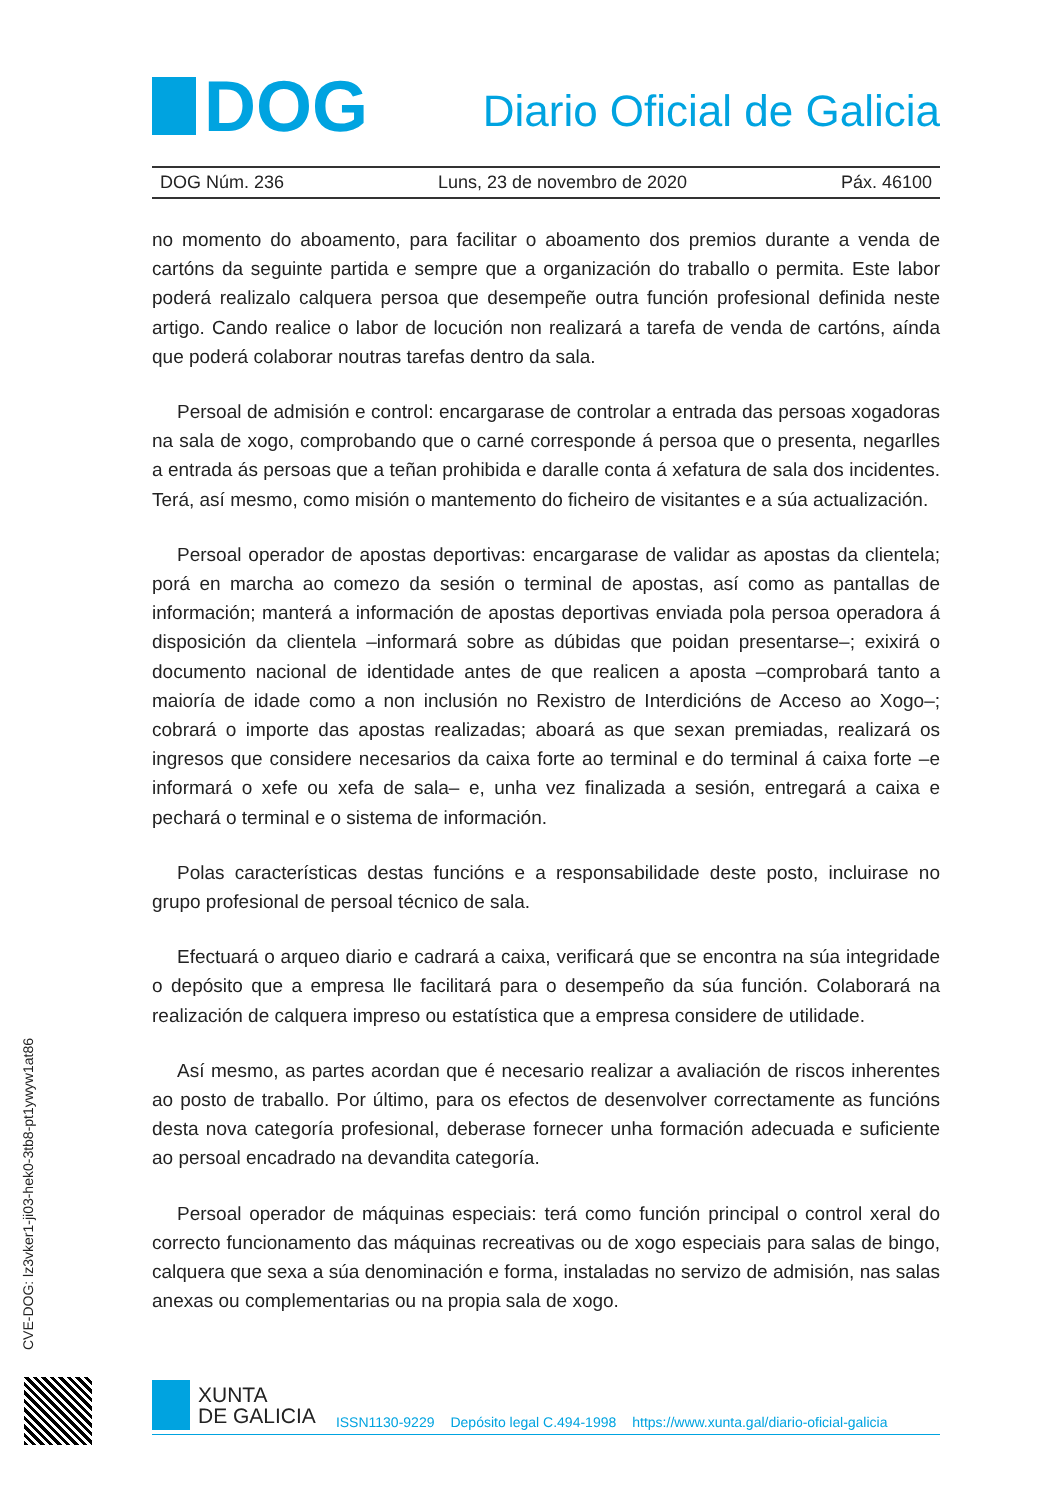DOG
Diario Oficial de Galicia
DOG Núm. 236 Luns, 23 de novembro de 2020 Páx. 46100
no momento do aboamento, para facilitar o aboamento dos premios durante a venda de cartóns da seguinte partida e sempre que a organización do traballo o permita. Este labor poderá realizalo calquera persoa que desempeñe outra función profesional definida neste artigo. Cando realice o labor de locución non realizará a tarefa de venda de cartóns, aínda que poderá colaborar noutras tarefas dentro da sala.
Persoal de admisión e control: encargarase de controlar a entrada das persoas xogadoras na sala de xogo, comprobando que o carné corresponde á persoa que o presenta, negarlles a entrada ás persoas que a teñan prohibida e daralle conta á xefatura de sala dos incidentes. Terá, así mesmo, como misión o mantemento do ficheiro de visitantes e a súa actualización.
Persoal operador de apostas deportivas: encargarase de validar as apostas da clientela; porá en marcha ao comezo da sesión o terminal de apostas, así como as pantallas de información; manterá a información de apostas deportivas enviada pola persoa operadora á disposición da clientela –informará sobre as dúbidas que poidan presentarse–; exixirá o documento nacional de identidade antes de que realicen a aposta –comprobará tanto a maioría de idade como a non inclusión no Rexistro de Interdicións de Acceso ao Xogo–; cobrará o importe das apostas realizadas; aboará as que sexan premiadas, realizará os ingresos que considere necesarios da caixa forte ao terminal e do terminal á caixa forte –e informará o xefe ou xefa de sala– e, unha vez finalizada a sesión, entregará a caixa e pechará o terminal e o sistema de información.
Polas características destas funcións e a responsabilidade deste posto, incluirase no grupo profesional de persoal técnico de sala.
Efectuará o arqueo diario e cadrará a caixa, verificará que se encontra na súa integridade o depósito que a empresa lle facilitará para o desempeño da súa función. Colaborará na realización de calquera impreso ou estatística que a empresa considere de utilidade.
Así mesmo, as partes acordan que é necesario realizar a avaliación de riscos inherentes ao posto de traballo. Por último, para os efectos de desenvolver correctamente as funcións desta nova categoría profesional, deberase fornecer unha formación adecuada e suficiente ao persoal encadrado na devandita categoría.
Persoal operador de máquinas especiais: terá como función principal o control xeral do correcto funcionamento das máquinas recreativas ou de xogo especiais para salas de bingo, calquera que sexa a súa denominación e forma, instaladas no servizo de admisión, nas salas anexas ou complementarias ou na propia sala de xogo.
CVE-DOG: lz3vker1-ji03-hek0-3tb8-pt1ywyw1at86
XUNTA
DE GALICIA
ISSN1130-9229 Depósito legal C.494-1998 https://www.xunta.gal/diario-oficial-galicia